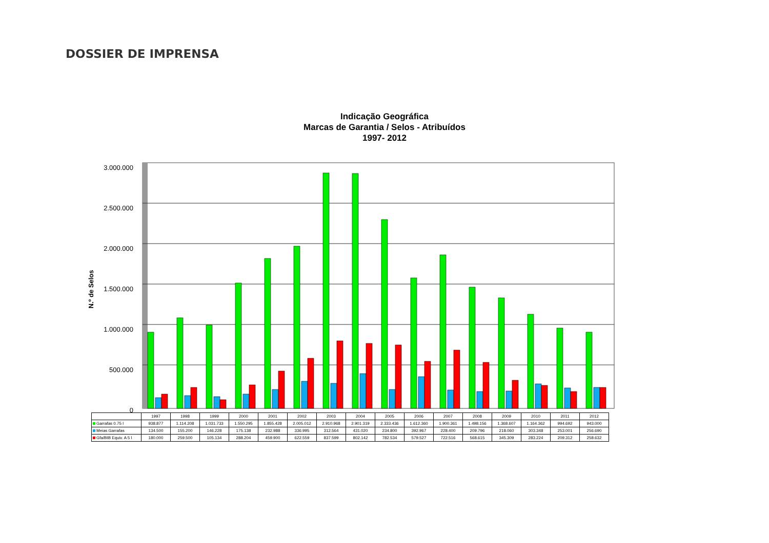DOSSIER DE IMPRENSA
Indicação Geográfica
Marcas de Garantia / Selos - Atribuídos
1997- 2012
3.000.000
2.500.000
2.000.000
1.500.000
1.000.000
500.000
0
N.º de Selos
| | 1997 | 1998 | 1999 | 2000 | 2001 | 2002 | 2003 | 2004 | 2005 | 2006 | 2007 | 2008 | 2009 | 2010 | 2011 | 2012 |
| --- | --- | --- | --- | --- | --- | --- | --- | --- | --- | --- | --- | --- | --- | --- | --- | --- |
| Garrafas 0.75 l | 938.877 | 1.114.208 | 1.031.733 | 1.550.295 | 1.855.428 | 2.005.012 | 2.910.968 | 2.901.319 | 2.333.436 | 1.612.360 | 1.900.361 | 1.498.156 | 1.368.607 | 1.164.362 | 994.692 | 943.000 |
| Meias Garrafas | 134.500 | 155.200 | 146.228 | 175.138 | 232.988 | 336.995 | 312.564 | 431.020 | 234.800 | 392.967 | 228.400 | 209.796 | 218.060 | 303.348 | 253.001 | 256.690 |
| Gfa/BIB Equiv. A 5 l | 180.000 | 259.500 | 105.134 | 288.204 | 459.900 | 622.559 | 837.599 | 802.142 | 782.534 | 579.527 | 722.516 | 568.615 | 345.309 | 283.224 | 209.312 | 258.632 |